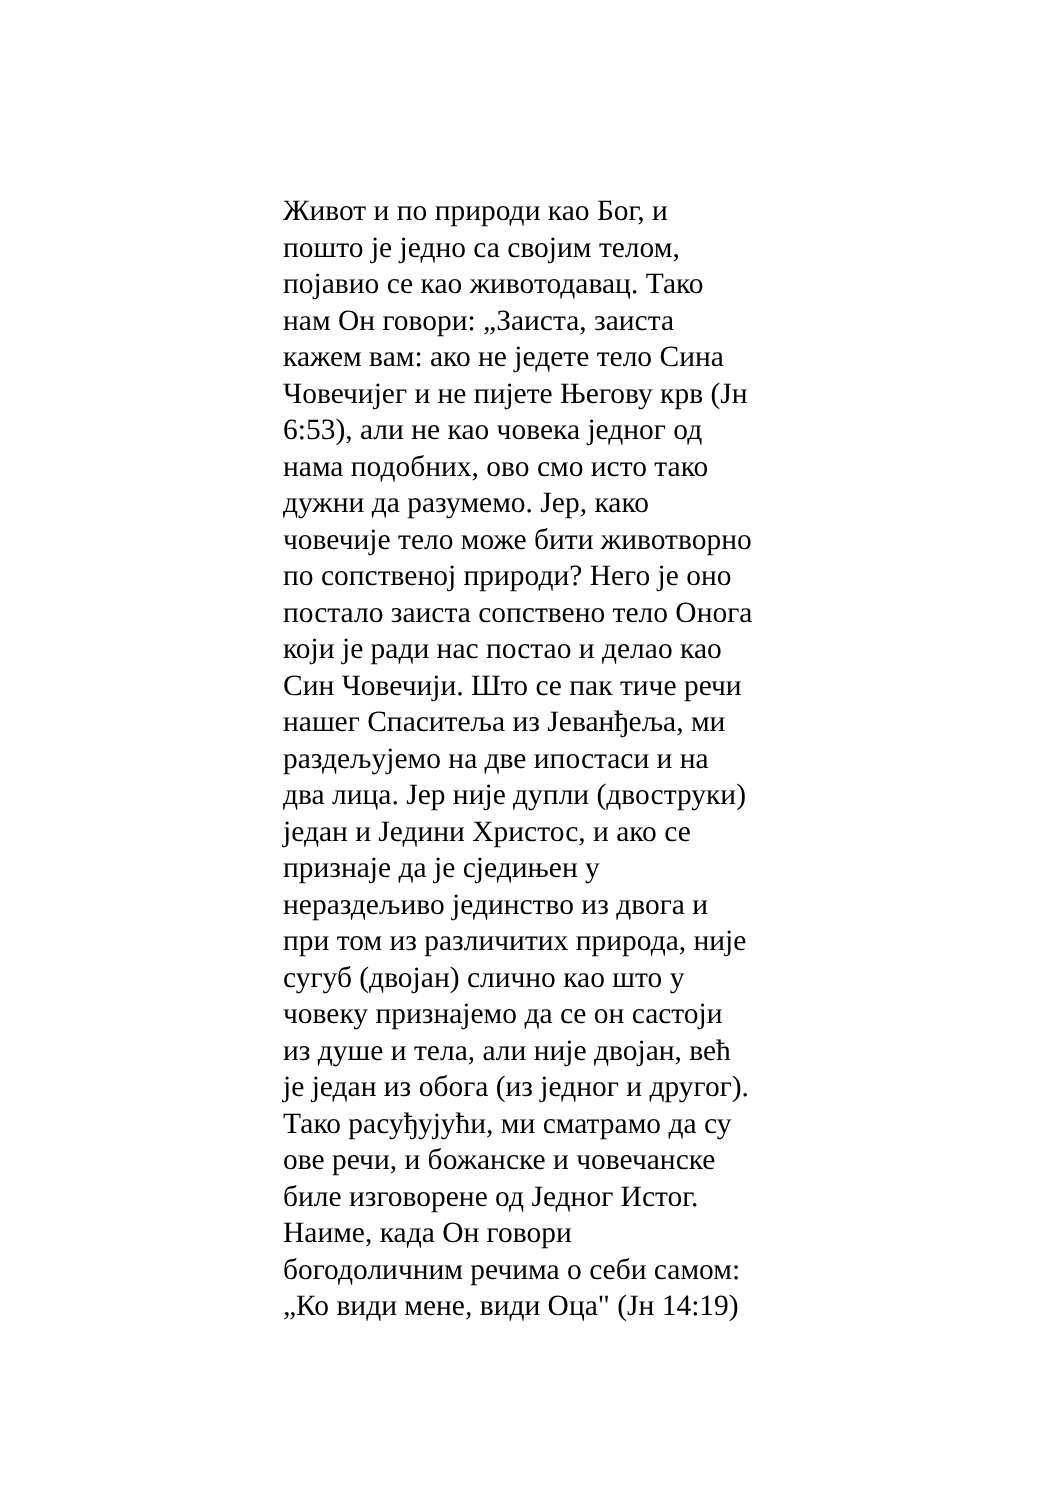Живот и по природи као Бог, и
пошто је једно са својим телом,
појавио се као животодавац. Тако
нам Он говори: „Заиста, заиста
кажем вам: ако не једете тело Сина
Човечијег и не пијете Његову крв (Јн
6:53), али не као човека једног од
нама подобних, ово смо исто тако
дужни да разумемо. Јер, како
човечије тело може бити животворно
по сопственој природи? Него је оно
постало заиста сопствено тело Онога
који је ради нас постао и делао као
Син Човечији. Што се пак тиче речи
нашег Спаситеља из Јеванђеља, ми
раздељујемо на две ипостаси и на
два лица. Јер није дупли (двоструки)
један и Једини Христос, и ако се
признаје да је сједињен у
нераздељиво јединство из двога и
при том из различитих природа, није
сугуб (двојан) слично као што у
човеку признајемо да се он састоји
из душе и тела, али није двојан, већ
је један из обога (из једног и другог).
Тако расуђујући, ми сматрамо да су
ове речи, и божанске и човечанске
биле изговорене од Једног Истог.
Наиме, када Он говори
богодоличним речима о себи самом:
„Ко види мене, види Оца" (Јн 14:19)